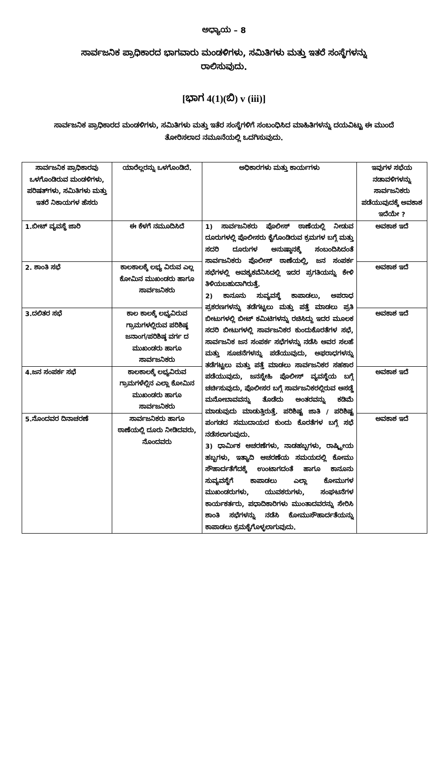ಅಧ್ಯಾಯ – 8
ಸಾರ್ವಜನಿಕ ಪ್ರಾಧಿಕಾರದ ಭಾಗವಾರು ಮಂಡಳಿಗಳು, ಸಮಿತಿಗಳು ಮತ್ತು ಇತರೆ ಸಂಸ್ಥೆಗಳನ್ನು ರಾಲಿಸುವುದು.
[ಭಾಗ 4(1)(ಬಿ) v (iii)]
ಸಾರ್ವಜನಿಕ ಪ್ರಾಧಿಕಾರದ ಮಂಡಳಿಗಳು, ಸಮಿತಿಗಳು ಮತ್ತು ಇತೆರ ಸಂಸ್ಥೆಗಳಿಗೆ ಸಂಬಂಧಿಸಿದ ಮಾಹಿತಿಗಳನ್ನು ದಯವಿಟ್ಟು ಈ ಮುಂದೆ ತೋರಿಸಲಾದ ನಮೂನೆಯಲ್ಲಿ ಒದಗಿಸುವುದು.
| ಸಾರ್ವಜನಿಕ ಪ್ರಾಧಿಕಾರವು ಒಳಗೊಂಡಿರುವ ಮಂಡಳಿಗಳು, ಪರಿಷತ್‌ಗಳು, ಸಮಿತಿಗಳು ಮತ್ತು ಇತರೆ ನಿಕಾಯಗಳ ಹೆಸರು | ಯಾರೆಲ್ಲರನ್ನು ಒಳಗೊಂಡಿದೆ. | ಅಧಿಕಾರಗಳು ಮತ್ತು ಕಾರ್ಯಗಳು | ಇವುಗಳ ಸಭೆಯ ನಡಾವಳಿಗಳನ್ನು ಸಾರ್ವಜನಿಕರು ಪಡೆಯುವುದಕ್ಕೆ ಅವಕಾಶ ಇದೆಯೇ ? |
| --- | --- | --- | --- |
| 1.ಬೀಟ್ ವ್ಯವಸ್ಥೆ ಜಾರಿ | ಈ ಕೆಳಗೆ ನಮೂದಿಸಿದೆ | 1) ಸಾರ್ವಜನಿಕರು ಪೊಲೀಸ್ ಠಾಣೆಯಲ್ಲಿ ನೀಡುವ ದೂರುಗಳಲ್ಲಿ ಪೊಲೀಸರು ಕೈಗೊಂಡಿರುವ ಕ್ರಮಗಳ ಬಗ್ಗೆ ಮತ್ತು ಸದರಿ ದೂರುಗಳ ಅನುಷ್ಠಾನಕ್ಕೆ ಸಂಬಂದಿಸಿದಂತೆ ಸಾರ್ವಜನಿಕರು ಪೊಲೀಸ್ ಠಾಣೆಯಲ್ಲಿ, ಜನ ಸಂಪರ್ಕ ಸಭೆಗಳಲ್ಲಿ ಅವಶ್ಯಕವೆನಿಸಿದಲ್ಲಿ ಇದರ ಪ್ರಗತಿಯನ್ನು ಕೇಳಿ ತಿಳಿಯಬಹುದಾಗಿರುತ್ತೆ. 2) ಕಾನೂನು ಸುವ್ಯವಸ್ಥೆ ಕಾಪಾಡಲು, ಅಪರಾಧ ಪ್ರಕರಣಗಳನ್ನು ತಡೆಗಟ್ಟಲು ಮತ್ತು ಪತ್ತೆ ಮಾಡಲು ಪ್ರತಿ ಬೀಟುಗಳಲ್ಲಿ ಬೀಟ್ ಕಮಿಟಿಗಳನ್ನು ರಚಿಸಿದ್ದು ಇದರ ಮೂಲಕ ಸದರಿ ಬೀಟುಗಳಲ್ಲಿ ಸಾರ್ವಜನಿಕರ ಕುಂದುಕೊರತೆಗಳ ಸಭೆ, ಸಾರ್ವಜನಿಕ ಜನ ಸಂಪರ್ಕ ಸಭೆಗಳನ್ನು ನಡೆಸಿ ಅವರ ಸಲಹೆ ಮತ್ತು ಸೂಚನೆಗಳನ್ನು ಪಡೆಯುವುದು, ಅಫರಾಧಗಳನ್ನು ತಡೆಗಟ್ಟಲು ಮತ್ತು ಪತ್ತೆ ಮಾಡಲು ಸಾರ್ವಜನಿಕರ ಸಹಕಾರ ಪಡೆಯುವುದು, ಜನಸ್ನೇಹಿ ಪೊಲೀಸ್ ವ್ಯವಸ್ಥೆಯ ಬಗ್ಗೆ ಚರ್ಚಿಸುವುದು, ಪೊಲೀಸರ ಬಗ್ಗೆ ಸಾರ್ವಜನಿಕರಲ್ಲಿರುವ ಅಸಡ್ಡೆ ಮನೋಬಾವವನ್ನು ತೊಡೆದು ಅಂತರವನ್ನು ಕಡಿಮೆ ಮಾಡುವುದು ಮಾಡುತ್ತಿರುತ್ತೆ. ಪರಿಶಿಷ್ಟ ಜಾತಿ / ಪರಿಶಿಷ್ಟ ಪಂಗಡದ ಸಮುದಾಯದ ಕುಂದು ಕೊರತೆಗಳ ಬಗ್ಗೆ ಸಭೆ ನಡೆಸಲಾಗುವುದು. 3) ಧಾರ್ಮಿಕ ಆಚರಣೆಗಳು, ನಾಡಹಬ್ಬಗಳು, ರಾಷ್ಟ್ರೀಯ ಹಬ್ಬಗಳು, ಇತ್ಯಾದಿ ಆಚರಣೆಯ ಸಮಯದಲ್ಲಿ ಕೋಮು ಸೌಹಾರ್ದತೆಗೆದಕ್ಕೆ ಉಂಟಾಗದಂತೆ ಹಾಗೂ ಕಾನೂನು ಸುವ್ಯವಸ್ಥೆಗೆ ಕಾಪಾಡಲು ಎಲ್ಲಾ ಕೋಮುಗಳ ಮುಖಂಡರುಗಳು, ಯುವಕರುಗಳು, ಸಂಘಟನೆಗಳ ಕಾರ್ಯಕರ್ತರು, ಪಧಾದಿಕಾರಿಗಳು ಮುಂತಾದವರನ್ನು ಸೇರಿಸಿ ಶಾಂತಿ ಸಭೆಗಳನ್ನು ನಡೆಸಿ ಕೋಮುಸೌಹಾರ್ದತೆಯನ್ನು ಕಾಪಾಡಲು ಕ್ರಮಕೈಗೊಳ್ಳಲಾಗುವುದು. | ಅವಕಾಶ ಇದೆ |
| 2. ಶಾಂತಿ ಸಭೆ | ಕಾಲಕಾಲಕ್ಕೆ ಲಭ್ಯ ವಿರುವ ಎಲ್ಲ ಕೋಮಿನ ಮುಖಂಡರು ಹಾಗೂ ಸಾರ್ವಜನಿಕರು | | ಅವಕಾಶ ಇದೆ |
| 3.ದಲಿತರ ಸಭೆ | ಕಾಲ ಕಾಲಕ್ಕೆ ಲಭ್ಯವಿರುವ ಗ್ರಾಮಗಳಲ್ಲಿರುವ ಪರಿಶಿಷ್ಠ ಜನಾಂಗ/ಪರಿಶಿಷ್ಠ ವರ್ಗ ದ ಮುಖಂಡರು ಹಾಗೂ ಸಾರ್ವಜನಿಕರು | | ಅವಕಾಶ ಇದೆ |
| 4.ಜನ ಸಂಪರ್ಕ ಸಭೆ | ಕಾಲಕಾಲಕ್ಕೆ ಲಭ್ಯವಿರುವ ಗ್ರಾಮಗಳೆಲ್ಲಿನ ಎಲ್ಲಾ ಕೋಮಿನ ಮುಖಂಡರು ಹಾಗೂ ಸಾರ್ವಜನಿಕರು | | ಅವಕಾಶ ಇದೆ |
| 5.ನೊಂದವರ ದಿನಾಚರಣೆ | ಸಾರ್ವಜನಿಕರು ಹಾಗೂ ಠಾಣೆಯಲ್ಲಿ ದೂರು ನೀಡಿದವರು, ನೊಂದವರು | | ಅವಕಾಶ ಇದೆ |